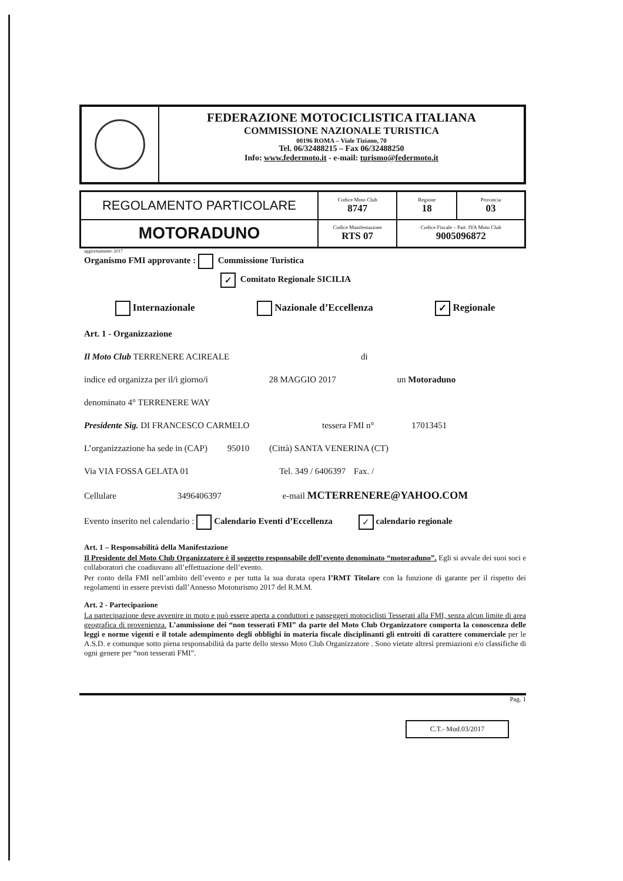FEDERAZIONE MOTOCICLISTICA ITALIANA
COMMISSIONE NAZIONALE TURISTICA
00196 ROMA – Viale Tiziano, 70
Tel. 06/32488215 – Fax 06/32488250
Info: www.federmoto.it - e-mail: turismo@federmoto.it
| REGOLAMENTO PARTICOLARE | Codice Moto Club 8747 | Regione 18 | Provincia 03 |
| MOTORADUNO | Codice Manifestazione RTS 07 | Codice Fiscale – Part. IVA Moto Club 9005096872 | |
aggiornamento 2017
Organismo FMI approvante : Commissione Turistica
✓ Comitato Regionale SICILIA
Internazionale Nazionale d’Eccellenza ✓ Regionale
Art. 1 - Organizzazione
Il Moto Club TERRENERE ACIREALE di
indice ed organizza per il/i giorno/i 28 MAGGIO 2017 un Motoraduno
denominato 4° TERRENERE WAY
Presidente Sig. DI FRANCESCO CARMELO tessera FMI n° 17013451
L’organizzazione ha sede in (CAP) 95010 (Città) SANTA VENERINA (CT)
Via VIA FOSSA GELATA 01 Tel. 349 / 6406397 Fax. /
Cellulare 3496406397 e-mail MCTERRENERE@YAHOO.COM
Evento inserito nel calendario : Calendario Eventi d’Eccellenza ✓ calendario regionale
Art. 1 – Responsabilità della Manifestazione
Il Presidente del Moto Club Organizzatore è il soggetto responsabile dell’evento denominato “motoraduno”. Egli si avvale dei suoi soci e collaboratori che coadiuvano all’effettuazione dell’evento.
Per conto della FMI nell’ambito dell’evento e per tutta la sua durata opera l’RMT Titolare con la funzione di garante per il rispetto dei regolamenti in essere previsti dall’Annesso Mototurismo 2017 del R.M.M.
Art. 2 - Partecipazione
La partecipazione deve avvenire in moto e può essere aperta a conduttori e passeggeri motociclisti Tesserati alla FMI, senza alcun limite di area geografica di provenienza. L’ammissione dei “non tesserati FMI” da parte del Moto Club Organizzatore comporta la conoscenza delle leggi e norme vigenti e il totale adempimento degli obblighi in materia fiscale disciplinanti gli entroiti di carattere commerciale per le A.S.D. e comunque sotto piena responsabilità da parte dello stesso Moto Club Organizzatore . Sono vietate altresì premiazioni e/o classifiche di ogni genere per “non tesserati FMI”.
Pag. 1
C.T.- Mod.03/2017